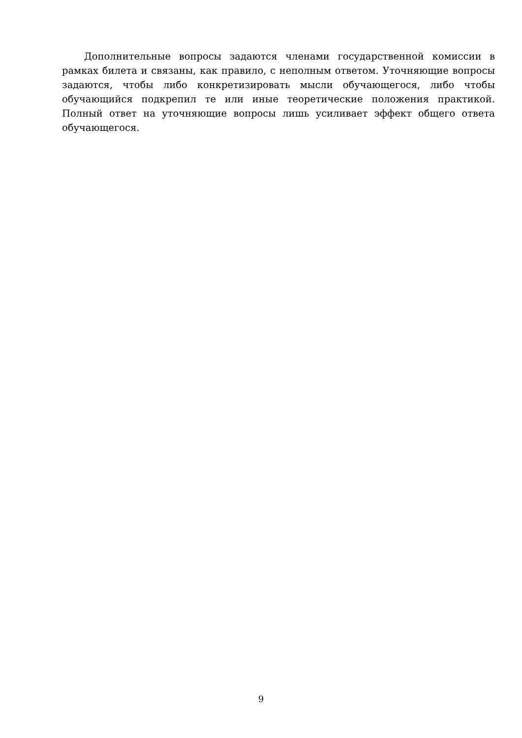Дополнительные вопросы задаются членами государственной комиссии в рамках билета и связаны, как правило, с неполным ответом. Уточняющие вопросы задаются, чтобы либо конкретизировать мысли обучающегося, либо чтобы обучающийся подкрепил те или иные теоретические положения практикой. Полный ответ на уточняющие вопросы лишь усиливает эффект общего ответа обучающегося.
9